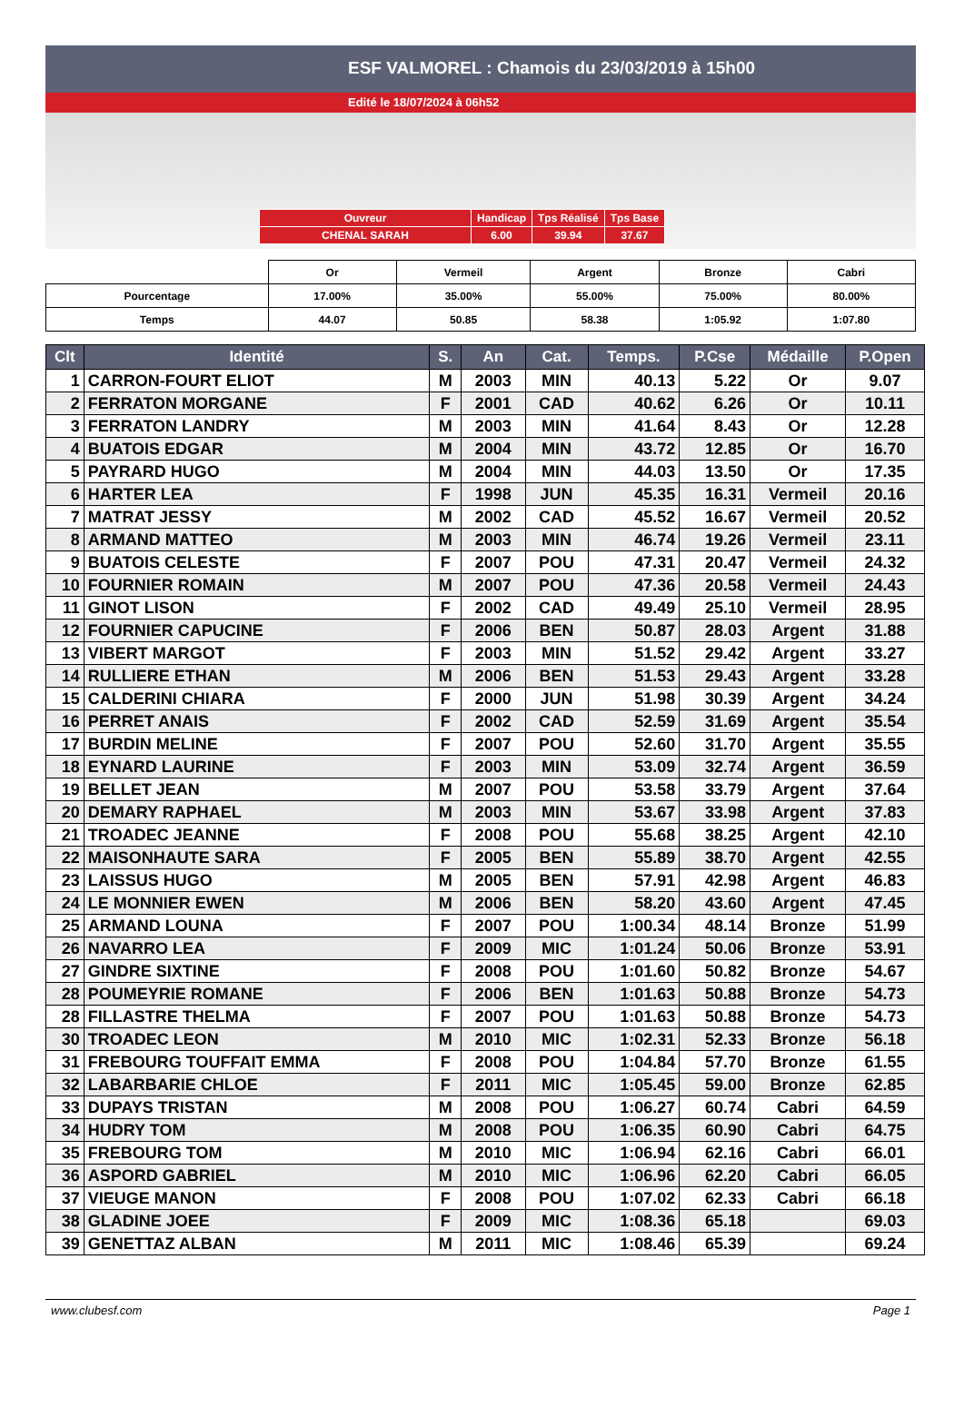ESF VALMOREL : Chamois du 23/03/2019 à 15h00
Edité le 18/07/2024 à 06h52
| Ouvreur | Handicap | Tps Réalisé | Tps Base |
| CHENAL SARAH | 6.00 | 39.94 | 37.67 |
| | Or | Vermeil | Argent | Bronze | Cabri |
| Pourcentage | 17.00% | 35.00% | 55.00% | 75.00% | 80.00% |
| Temps | 44.07 | 50.85 | 58.38 | 1:05.92 | 1:07.80 |
| Clt | Identité | S. | An | Cat. | Temps. | P.Cse | Médaille | P.Open |
| --- | --- | --- | --- | --- | --- | --- | --- | --- |
| 1 | CARRON-FOURT ELIOT | M | 2003 | MIN | 40.13 | 5.22 | Or | 9.07 |
| 2 | FERRATON MORGANE | F | 2001 | CAD | 40.62 | 6.26 | Or | 10.11 |
| 3 | FERRATON LANDRY | M | 2003 | MIN | 41.64 | 8.43 | Or | 12.28 |
| 4 | BUATOIS EDGAR | M | 2004 | MIN | 43.72 | 12.85 | Or | 16.70 |
| 5 | PAYRARD HUGO | M | 2004 | MIN | 44.03 | 13.50 | Or | 17.35 |
| 6 | HARTER LEA | F | 1998 | JUN | 45.35 | 16.31 | Vermeil | 20.16 |
| 7 | MATRAT JESSY | M | 2002 | CAD | 45.52 | 16.67 | Vermeil | 20.52 |
| 8 | ARMAND MATTEO | M | 2003 | MIN | 46.74 | 19.26 | Vermeil | 23.11 |
| 9 | BUATOIS CELESTE | F | 2007 | POU | 47.31 | 20.47 | Vermeil | 24.32 |
| 10 | FOURNIER ROMAIN | M | 2007 | POU | 47.36 | 20.58 | Vermeil | 24.43 |
| 11 | GINOT LISON | F | 2002 | CAD | 49.49 | 25.10 | Vermeil | 28.95 |
| 12 | FOURNIER CAPUCINE | F | 2006 | BEN | 50.87 | 28.03 | Argent | 31.88 |
| 13 | VIBERT MARGOT | F | 2003 | MIN | 51.52 | 29.42 | Argent | 33.27 |
| 14 | RULLIERE ETHAN | M | 2006 | BEN | 51.53 | 29.43 | Argent | 33.28 |
| 15 | CALDERINI CHIARA | F | 2000 | JUN | 51.98 | 30.39 | Argent | 34.24 |
| 16 | PERRET ANAIS | F | 2002 | CAD | 52.59 | 31.69 | Argent | 35.54 |
| 17 | BURDIN MELINE | F | 2007 | POU | 52.60 | 31.70 | Argent | 35.55 |
| 18 | EYNARD LAURINE | F | 2003 | MIN | 53.09 | 32.74 | Argent | 36.59 |
| 19 | BELLET JEAN | M | 2007 | POU | 53.58 | 33.79 | Argent | 37.64 |
| 20 | DEMARY RAPHAEL | M | 2003 | MIN | 53.67 | 33.98 | Argent | 37.83 |
| 21 | TROADEC JEANNE | F | 2008 | POU | 55.68 | 38.25 | Argent | 42.10 |
| 22 | MAISONHAUTE SARA | F | 2005 | BEN | 55.89 | 38.70 | Argent | 42.55 |
| 23 | LAISSUS HUGO | M | 2005 | BEN | 57.91 | 42.98 | Argent | 46.83 |
| 24 | LE MONNIER EWEN | M | 2006 | BEN | 58.20 | 43.60 | Argent | 47.45 |
| 25 | ARMAND LOUNA | F | 2007 | POU | 1:00.34 | 48.14 | Bronze | 51.99 |
| 26 | NAVARRO LEA | F | 2009 | MIC | 1:01.24 | 50.06 | Bronze | 53.91 |
| 27 | GINDRE SIXTINE | F | 2008 | POU | 1:01.60 | 50.82 | Bronze | 54.67 |
| 28 | POUMEYRIE ROMANE | F | 2006 | BEN | 1:01.63 | 50.88 | Bronze | 54.73 |
| 28 | FILLASTRE THELMA | F | 2007 | POU | 1:01.63 | 50.88 | Bronze | 54.73 |
| 30 | TROADEC LEON | M | 2010 | MIC | 1:02.31 | 52.33 | Bronze | 56.18 |
| 31 | FREBOURG TOUFFAIT EMMA | F | 2008 | POU | 1:04.84 | 57.70 | Bronze | 61.55 |
| 32 | LABARBARIE CHLOE | F | 2011 | MIC | 1:05.45 | 59.00 | Bronze | 62.85 |
| 33 | DUPAYS TRISTAN | M | 2008 | POU | 1:06.27 | 60.74 | Cabri | 64.59 |
| 34 | HUDRY TOM | M | 2008 | POU | 1:06.35 | 60.90 | Cabri | 64.75 |
| 35 | FREBOURG TOM | M | 2010 | MIC | 1:06.94 | 62.16 | Cabri | 66.01 |
| 36 | ASPORD GABRIEL | M | 2010 | MIC | 1:06.96 | 62.20 | Cabri | 66.05 |
| 37 | VIEUGE MANON | F | 2008 | POU | 1:07.02 | 62.33 | Cabri | 66.18 |
| 38 | GLADINE JOEE | F | 2009 | MIC | 1:08.36 | 65.18 | | 69.03 |
| 39 | GENETTAZ ALBAN | M | 2011 | MIC | 1:08.46 | 65.39 | | 69.24 |
www.clubesf.com Page 1